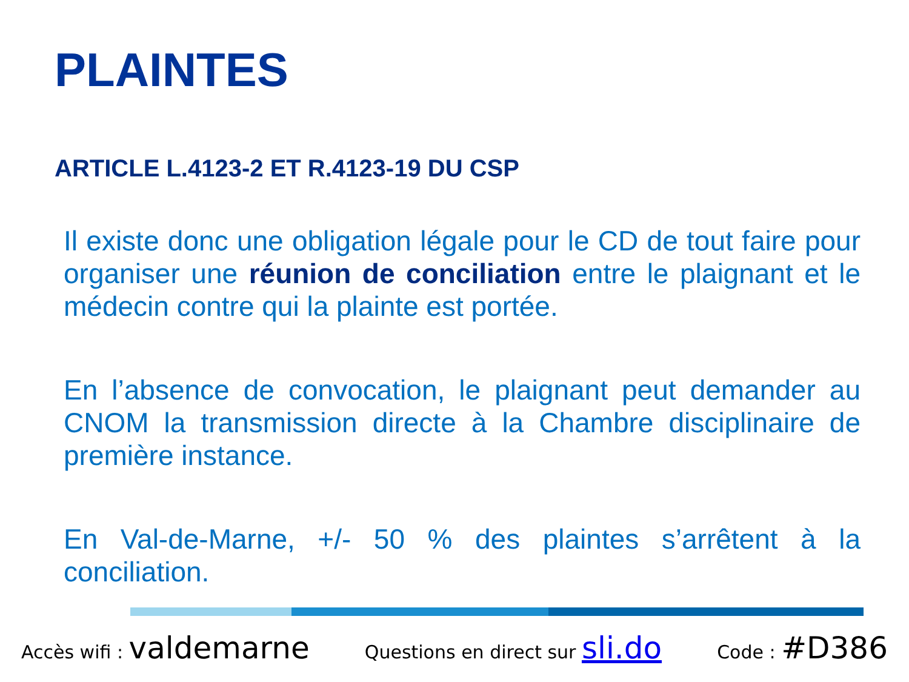PLAINTES
ARTICLE L.4123-2 ET R.4123-19 DU CSP
Il existe donc une obligation légale pour le CD de tout faire pour organiser une réunion de conciliation entre le plaignant et le médecin contre qui la plainte est portée.
En l’absence de convocation, le plaignant peut demander au CNOM la transmission directe à la Chambre disciplinaire de première instance.
En Val-de-Marne, +/- 50 % des plaintes s’arrêtent à la conciliation.
Accès wifi : valdemarne Questions en direct sur sli.do Code : #D386